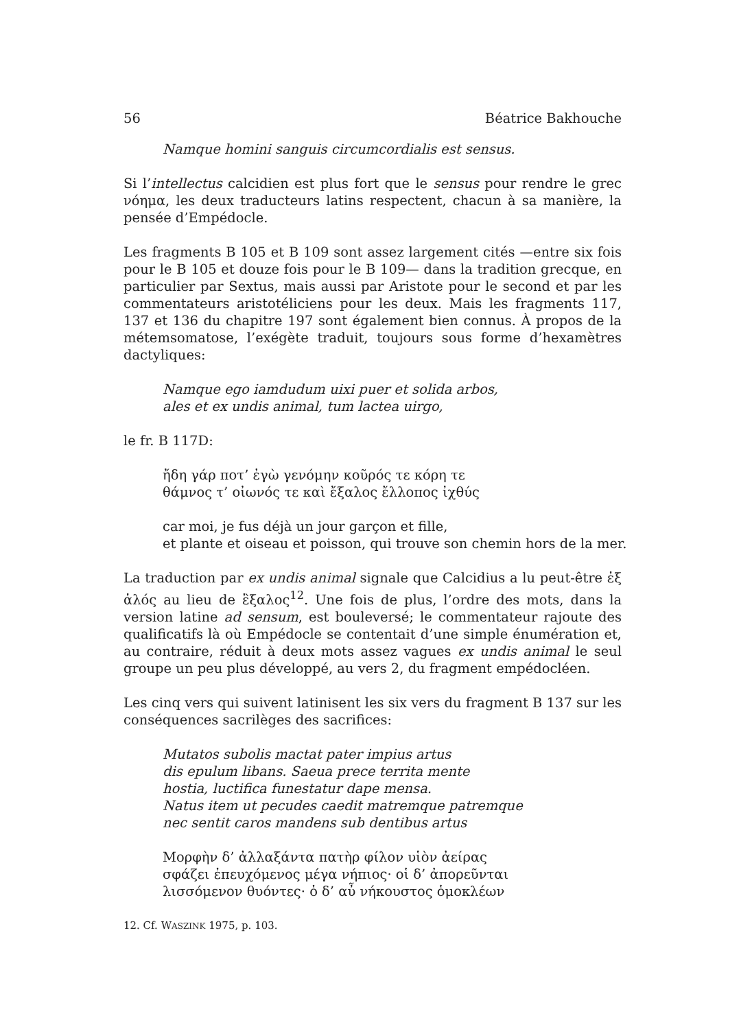56 Béatrice Bakhouche
Namque homini sanguis circumcordialis est sensus.
Si l’intellectus calcidien est plus fort que le sensus pour rendre le grec νόημα, les deux traducteurs latins respectent, chacun à sa manière, la pensée d’Empédocle.
Les fragments B 105 et B 109 sont assez largement cités —entre six fois pour le B 105 et douze fois pour le B 109— dans la tradition grecque, en particulier par Sextus, mais aussi par Aristote pour le second et par les commentateurs aristotéliciens pour les deux. Mais les fragments 117, 137 et 136 du chapitre 197 sont également bien connus. À propos de la métemsomatose, l’exégète traduit, toujours sous forme d’hexamètres dactyliques:
Namque ego iamdudum uixi puer et solida arbos,
ales et ex undis animal, tum lactea uirgo,
le fr. B 117D:
ἤδη γάρ ποτ’ ἐγὼ γενόμην κοῦρός τε κόρη τε
θάμνος τ’ οἰωνός τε καὶ ἔξαλος ἔλλοπος ἰχθύς
car moi, je fus déjà un jour garçon et fille,
et plante et oiseau et poisson, qui trouve son chemin hors de la mer.
La traduction par ex undis animal signale que Calcidius a lu peut-être ἐξ ἁλός au lieu de ἒξαλος<sup>12</sup>. Une fois de plus, l’ordre des mots, dans la version latine ad sensum, est bouleversé; le commentateur rajoute des qualificatifs là où Empédocle se contentait d’une simple énumération et, au contraire, réduit à deux mots assez vagues ex undis animal le seul groupe un peu plus développé, au vers 2, du fragment empédocléen.
Les cinq vers qui suivent latinisent les six vers du fragment B 137 sur les conséquences sacrilèges des sacrifices:
Mutatos subolis mactat pater impius artus
dis epulum libans. Saeua prece territa mente
hostia, luctifica funestatur dape mensa.
Natus item ut pecudes caedit matremque patremque
nec sentit caros mandens sub dentibus artus
Μορφὴν δ’ ἀλλαξάντα πατὴρ φίλον υἱὸν ἀείρας
σφάζει ἐπευχόμενος μέγα νήπιος· οἱ δ’ ἀπορεῦνται
λισσόμενον θυόντες· ὁ δ’ αὖ νήκουστος ὁμοκλέων
12. Cf. WASZINK 1975, p. 103.